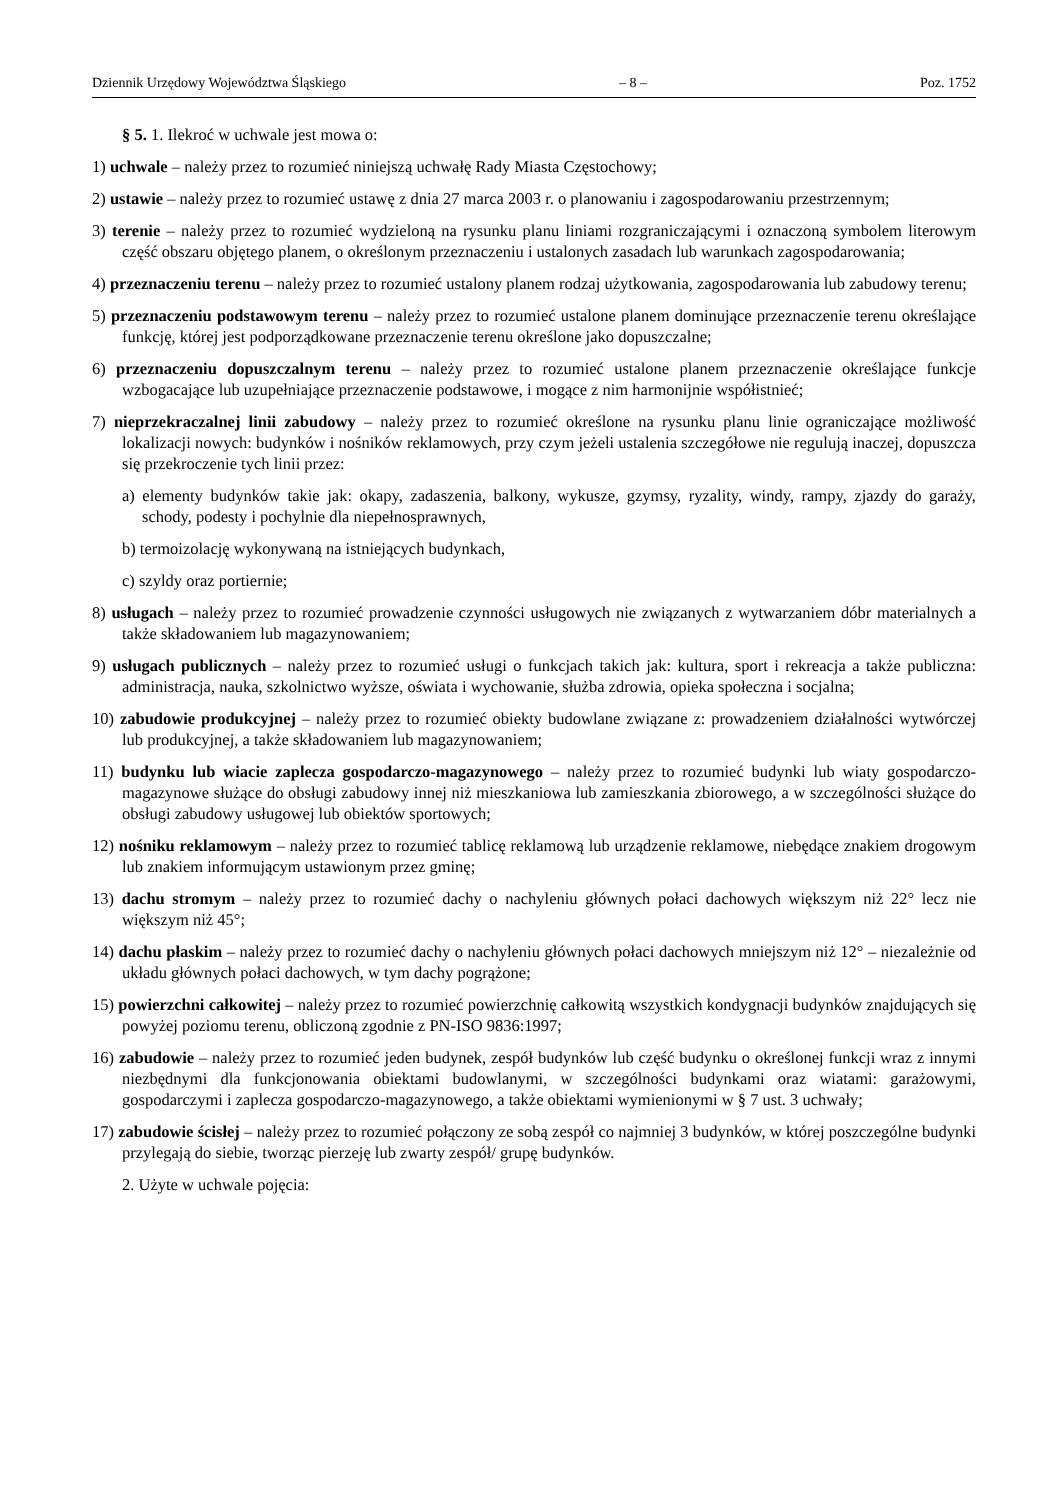Dziennik Urzędowy Województwa Śląskiego – 8 – Poz. 1752
§ 5. 1. Ilekroć w uchwale jest mowa o:
1) uchwale – należy przez to rozumieć niniejszą uchwałę Rady Miasta Częstochowy;
2) ustawie – należy przez to rozumieć ustawę z dnia 27 marca 2003 r. o planowaniu i zagospodarowaniu przestrzennym;
3) terenie – należy przez to rozumieć wydzieloną na rysunku planu liniami rozgraniczającymi i oznaczoną symbolem literowym część obszaru objętego planem, o określonym przeznaczeniu i ustalonych zasadach lub warunkach zagospodarowania;
4) przeznaczeniu terenu – należy przez to rozumieć ustalony planem rodzaj użytkowania, zagospodarowania lub zabudowy terenu;
5) przeznaczeniu podstawowym terenu – należy przez to rozumieć ustalone planem dominujące przeznaczenie terenu określające funkcję, której jest podporządkowane przeznaczenie terenu określone jako dopuszczalne;
6) przeznaczeniu dopuszczalnym terenu – należy przez to rozumieć ustalone planem przeznaczenie określające funkcje wzbogacające lub uzupełniające przeznaczenie podstawowe, i mogące z nim harmonijnie współistnieć;
7) nieprzekraczalnej linii zabudowy – należy przez to rozumieć określone na rysunku planu linie ograniczające możliwość lokalizacji nowych: budynków i nośników reklamowych, przy czym jeżeli ustalenia szczegółowe nie regulują inaczej, dopuszcza się przekroczenie tych linii przez:
a) elementy budynków takie jak: okapy, zadaszenia, balkony, wykusze, gzymsy, ryzality, windy, rampy, zjazdy do garaży, schody, podesty i pochylnie dla niepełnosprawnych,
b) termoizolację wykonywaną na istniejących budynkach,
c) szyldy oraz portiernie;
8) usługach – należy przez to rozumieć prowadzenie czynności usługowych nie związanych z wytwarzaniem dóbr materialnych a także składowaniem lub magazynowaniem;
9) usługach publicznych – należy przez to rozumieć usługi o funkcjach takich jak: kultura, sport i rekreacja a także publiczna: administracja, nauka, szkolnictwo wyższe, oświata i wychowanie, służba zdrowia, opieka społeczna i socjalna;
10) zabudowie produkcyjnej – należy przez to rozumieć obiekty budowlane związane z: prowadzeniem działalności wytwórczej lub produkcyjnej, a także składowaniem lub magazynowaniem;
11) budynku lub wiacie zaplecza gospodarczo-magazynowego – należy przez to rozumieć budynki lub wiaty gospodarczo-magazynowe służące do obsługi zabudowy innej niż mieszkaniowa lub zamieszkania zbiorowego, a w szczególności służące do obsługi zabudowy usługowej lub obiektów sportowych;
12) nośniku reklamowym – należy przez to rozumieć tablicę reklamową lub urządzenie reklamowe, niebędące znakiem drogowym lub znakiem informującym ustawionym przez gminę;
13) dachu stromym – należy przez to rozumieć dachy o nachyleniu głównych połaci dachowych większym niż 22° lecz nie większym niż 45°;
14) dachu płaskim – należy przez to rozumieć dachy o nachyleniu głównych połaci dachowych mniejszym niż 12° – niezależnie od układu głównych połaci dachowych, w tym dachy pogrążone;
15) powierzchni całkowitej – należy przez to rozumieć powierzchnię całkowitą wszystkich kondygnacji budynków znajdujących się powyżej poziomu terenu, obliczoną zgodnie z PN-ISO 9836:1997;
16) zabudowie – należy przez to rozumieć jeden budynek, zespół budynków lub część budynku o określonej funkcji wraz z innymi niezbędnymi dla funkcjonowania obiektami budowlanymi, w szczególności budynkami oraz wiatami: garażowymi, gospodarczymi i zaplecza gospodarczo-magazynowego, a także obiektami wymienionymi w § 7 ust. 3 uchwały;
17) zabudowie ścisłej – należy przez to rozumieć połączony ze sobą zespół co najmniej 3 budynków, w której poszczególne budynki przylegają do siebie, tworząc pierzeję lub zwarty zespół/ grupę budynków.
2. Użyte w uchwale pojęcia: